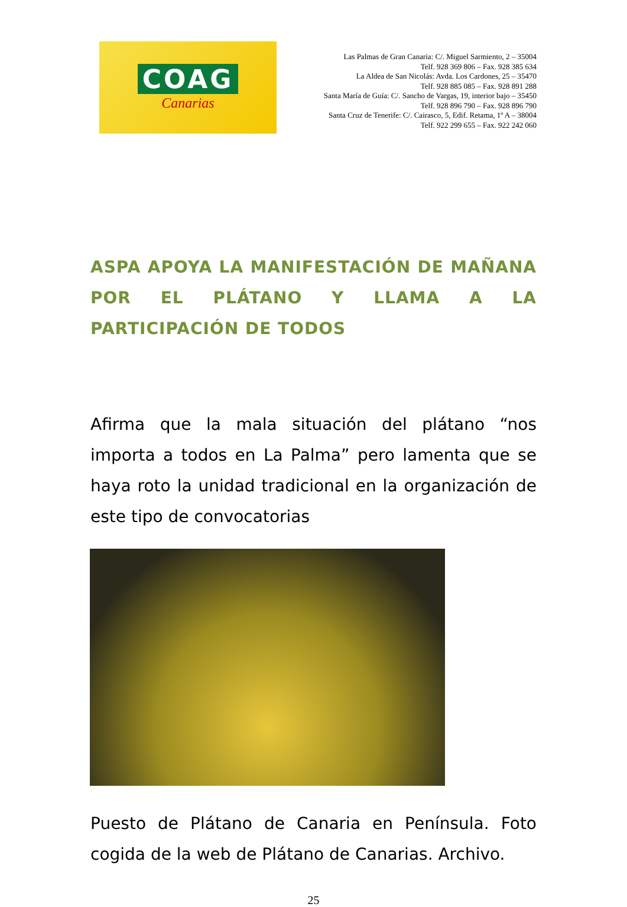COAG
Canarias
Las Palmas de Gran Canaria: C/. Miguel Sarmiento, 2 – 35004
Telf. 928 369 806 – Fax. 928 385 634
La Aldea de San Nicolás: Avda. Los Cardones, 25 – 35470
Telf. 928 885 085 – Fax. 928 891 288
Santa María de Guía: C/. Sancho de Vargas, 19, interior bajo – 35450
Telf. 928 896 790 – Fax. 928 896 790
Santa Cruz de Tenerife: C/. Cairasco, 5, Edif. Retama, 1º A – 38004
Telf. 922 299 655 – Fax. 922 242 060
ASPA APOYA LA MANIFESTACIÓN DE MAÑANA POR EL PLÁTANO Y LLAMA A LA PARTICIPACIÓN DE TODOS
Afirma que la mala situación del plátano “nos importa a todos en La Palma” pero lamenta que se haya roto la unidad tradicional en la organización de este tipo de convocatorias
Puesto de Plátano de Canaria en Península. Foto cogida de la web de Plátano de Canarias. Archivo.
25